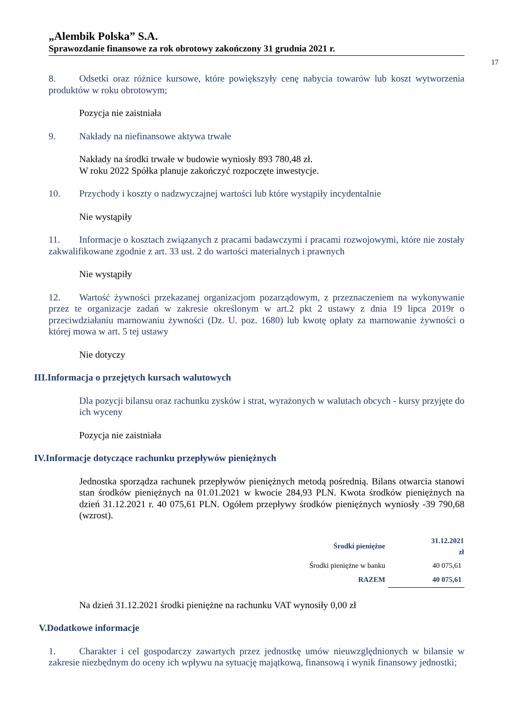„Alembik Polska” S.A.
Sprawozdanie finansowe za rok obrotowy zakończony 31 grudnia 2021 r.
17
8. Odsetki oraz różnice kursowe, które powiększyły cenę nabycia towarów lub koszt wytworzenia produktów w roku obrotowym;
Pozycja nie zaistniała
9. Nakłady na niefinansowe aktywa trwałe
Nakłady na środki trwałe w budowie wyniosły 893 780,48 zł.
W roku 2022 Spółka planuje zakończyć rozpoczęte inwestycje.
10. Przychody i koszty o nadzwyczajnej wartości lub które wystąpiły incydentalnie
Nie wystąpiły
11. Informacje o kosztach związanych z pracami badawczymi i pracami rozwojowymi, które nie zostały zakwalifikowane zgodnie z art. 33 ust. 2 do wartości materialnych i prawnych
Nie wystąpiły
12. Wartość żywności przekazanej organizacjom pozarządowym, z przeznaczeniem na wykonywanie przez te organizacje zadań w zakresie określonym w art.2 pkt 2 ustawy z dnia 19 lipca 2019r o przeciwdziałaniu marnowaniu żywności (Dz. U. poz. 1680) lub kwotę opłaty za marnowanie żywności o której mowa w art. 5 tej ustawy
Nie dotyczy
III.Informacja o przejętych kursach walutowych
Dla pozycji bilansu oraz rachunku zysków i strat, wyrażonych w walutach obcych - kursy przyjęte do ich wyceny
Pozycja nie zaistniała
IV.Informacje dotyczące rachunku przepływów pieniężnych
Jednostka sporządza rachunek przepływów pieniężnych metodą pośrednią. Bilans otwarcia stanowi stan środków pieniężnych na 01.01.2021 w kwocie 284,93 PLN. Kwota środków pieniężnych na dzień 31.12.2021 r. 40 075,61 PLN. Ogółem przepływy środków pieniężnych wyniosły -39 790,68 (wzrost).
| Środki pieniężne | 31.12.2021 zł |
| --- | --- |
| Środki pieniężne w banku | 40 075,61 |
| RAZEM | 40 075,61 |
Na dzień 31.12.2021 środki pieniężne na rachunku VAT wynosiły 0,00 zł
V.Dodatkowe informacje
1. Charakter i cel gospodarczy zawartych przez jednostkę umów nieuwzględnionych w bilansie w zakresie niezbędnym do oceny ich wpływu na sytuację majątkową, finansową i wynik finansowy jednostki;